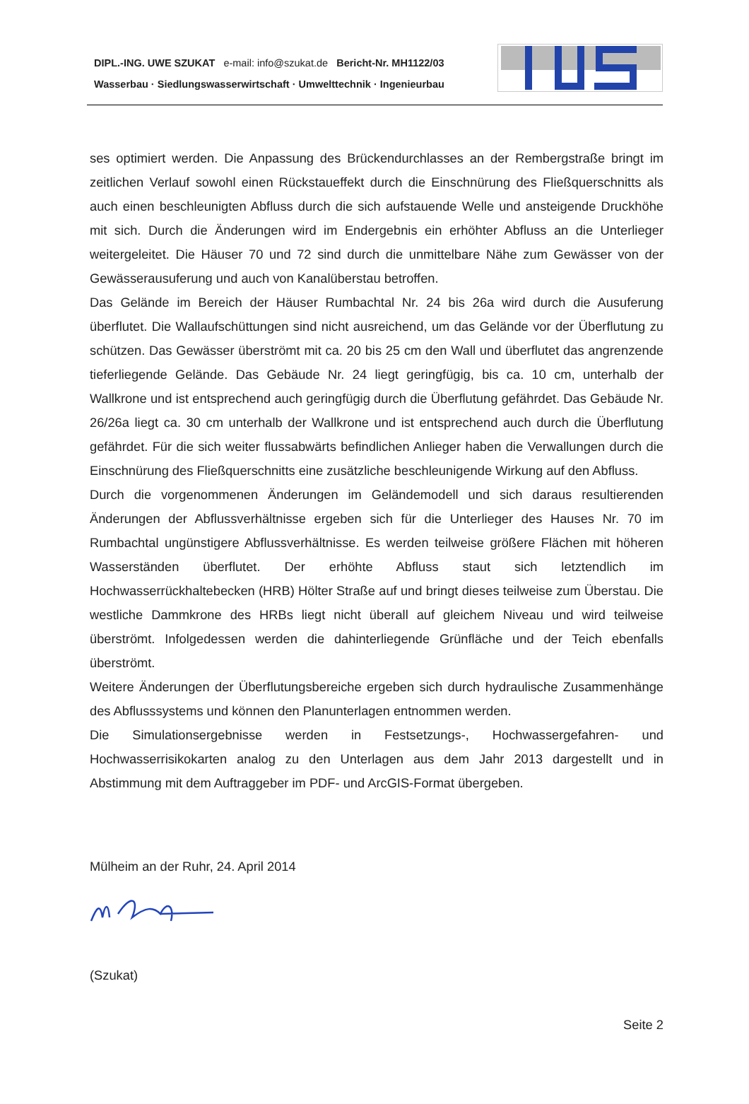DIPL.-ING. UWE SZUKAT e-mail: info@szukat.de Bericht-Nr. MH1122/03
Wasserbau · Siedlungswasserwirtschaft · Umwelttechnik · Ingenieurbau
ses optimiert werden. Die Anpassung des Brückendurchlasses an der Rembergstraße bringt im zeitlichen Verlauf sowohl einen Rückstaueffekt durch die Einschnürung des Fließquerschnitts als auch einen beschleunigten Abfluss durch die sich aufstauende Welle und ansteigende Druckhöhe mit sich. Durch die Änderungen wird im Endergebnis ein erhöhter Abfluss an die Unterlieger weitergeleitet. Die Häuser 70 und 72 sind durch die unmittelbare Nähe zum Gewässer von der Gewässerausuferung und auch von Kanalüberstau betroffen.
Das Gelände im Bereich der Häuser Rumbachtal Nr. 24 bis 26a wird durch die Ausuferung überflutet. Die Wallaufschüttungen sind nicht ausreichend, um das Gelände vor der Überflutung zu schützen. Das Gewässer überströmt mit ca. 20 bis 25 cm den Wall und überflutet das angrenzende tieferliegende Gelände. Das Gebäude Nr. 24 liegt geringfügig, bis ca. 10 cm, unterhalb der Wallkrone und ist entsprechend auch geringfügig durch die Überflutung gefährdet. Das Gebäude Nr. 26/26a liegt ca. 30 cm unterhalb der Wallkrone und ist entsprechend auch durch die Überflutung gefährdet. Für die sich weiter flussabwärts befindlichen Anlieger haben die Verwallungen durch die Einschnürung des Fließquerschnitts eine zusätzliche beschleunigende Wirkung auf den Abfluss.
Durch die vorgenommenen Änderungen im Geländemodell und sich daraus resultierenden Änderungen der Abflussverhältnisse ergeben sich für die Unterlieger des Hauses Nr. 70 im Rumbachtal ungünstigere Abflussverhältnisse. Es werden teilweise größere Flächen mit höheren Wasserständen überflutet. Der erhöhte Abfluss staut sich letztendlich im Hochwasserrückhaltebecken (HRB) Hölter Straße auf und bringt dieses teilweise zum Überstau. Die westliche Dammkrone des HRBs liegt nicht überall auf gleichem Niveau und wird teilweise überströmt. Infolgedessen werden die dahinterliegende Grünfläche und der Teich ebenfalls überströmt.
Weitere Änderungen der Überflutungsbereiche ergeben sich durch hydraulische Zusammenhänge des Abflusssystems und können den Planunterlagen entnommen werden.
Die Simulationsergebnisse werden in Festsetzungs-, Hochwassergefahren- und Hochwasserrisikokarten analog zu den Unterlagen aus dem Jahr 2013 dargestellt und in Abstimmung mit dem Auftraggeber im PDF- und ArcGIS-Format übergeben.
Mülheim an der Ruhr, 24. April 2014
(Szukat)
Seite 2